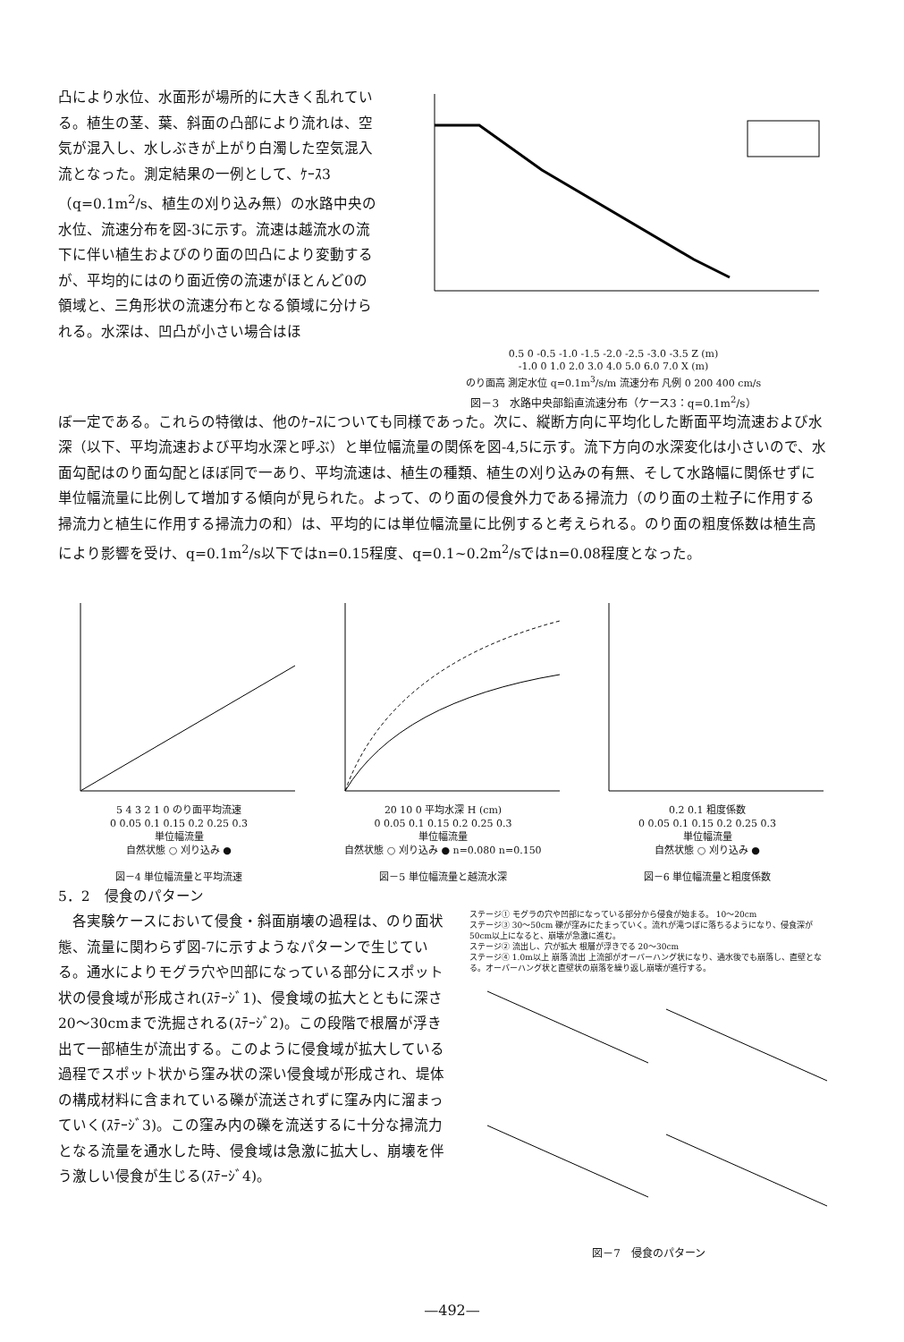凸により水位、水面形が場所的に大きく乱れている。植生の茎、葉、斜面の凸部により流れは、空気が混入し、水しぶきが上がり白濁した空気混入流となった。測定結果の一例として、ｹｰｽ3（q=0.1m<sup>2</sup>/s、植生の刈り込み無）の水路中央の水位、流速分布を図-3に示す。流速は越流水の流下に伴い植生およびのり面の凹凸により変動するが、平均的にはのり面近傍の流速がほとんど0の領域と、三角形状の流速分布となる領域に分けられる。水深は、凹凸が小さい場合はほ
0.5 0 -0.5 -1.0 -1.5 -2.0 -2.5 -3.0 -3.5 Z (m)
-1.0 0 1.0 2.0 3.0 4.0 5.0 6.0 7.0 X (m)
のり面高 測定水位 q=0.1m<sup>3</sup>/s/m 流速分布 凡例 0 200 400 cm/s
図－3　水路中央部鉛直流速分布（ケース3：q=0.1m<sup>2</sup>/s）
ぼ一定である。これらの特徴は、他のｹｰｽについても同様であった。次に、縦断方向に平均化した断面平均流速および水深（以下、平均流速および平均水深と呼ぶ）と単位幅流量の関係を図-4,5に示す。流下方向の水深変化は小さいので、水面勾配はのり面勾配とほぼ同で一あり、平均流速は、植生の種類、植生の刈り込みの有無、そして水路幅に関係せずに単位幅流量に比例して増加する傾向が見られた。よって、のり面の侵食外力である掃流力（のり面の土粒子に作用する掃流力と植生に作用する掃流力の和）は、平均的には単位幅流量に比例すると考えられる。のり面の粗度係数は植生高により影響を受け、q=0.1m<sup>2</sup>/s以下ではn=0.15程度、q=0.1~0.2m<sup>2</sup>/sではn=0.08程度となった。
5 4 3 2 1 0 のり面平均流速
0 0.05 0.1 0.15 0.2 0.25 0.3
単位幅流量
自然状態 ○ 刈り込み ●
図－4 単位幅流量と平均流速
20 10 0 平均水深 H (cm)
0 0.05 0.1 0.15 0.2 0.25 0.3
単位幅流量
自然状態 ○ 刈り込み ● n=0.080 n=0.150
図－5 単位幅流量と越流水深
0.2 0.1 粗度係数
0 0.05 0.1 0.15 0.2 0.25 0.3
単位幅流量
自然状態 ○ 刈り込み ●
図－6 単位幅流量と粗度係数
5．2　侵食のパターン
　各実験ケースにおいて侵食・斜面崩壊の過程は、のり面状態、流量に関わらず図-7に示すようなパターンで生じている。通水によりモグラ穴や凹部になっている部分にスポット状の侵食域が形成され(ｽﾃｰｼﾞ1)、侵食域の拡大とともに深さ20～30cmまで洗掘される(ｽﾃｰｼﾞ2)。この段階で根層が浮き出て一部植生が流出する。このように侵食域が拡大している過程でスポット状から窪み状の深い侵食域が形成され、堤体の構成材料に含まれている礫が流送されずに窪み内に溜まっていく(ｽﾃｰｼﾞ3)。この窪み内の礫を流送するに十分な掃流力となる流量を通水した時、侵食域は急激に拡大し、崩壊を伴う激しい侵食が生じる(ｽﾃｰｼﾞ4)。
ステージ① モグラの穴や凹部になっている部分から侵食が始まる。 10～20cm
ステージ③ 30～50cm 礫が窪みにたまっていく。流れが滝つぼに落ちるようになり、侵食深が50cm以上になると、崩壊が急激に進む。
ステージ② 流出し、穴が拡大 根層が浮きでる 20～30cm
ステージ④ 1.0m以上 崩落 流出 上流部がオーバーハング状になり、通水後でも崩落し、直壁となる。オーバーハング状と直壁状の崩落を繰り返し崩壊が進行する。
図－7　侵食のパターン
—492—